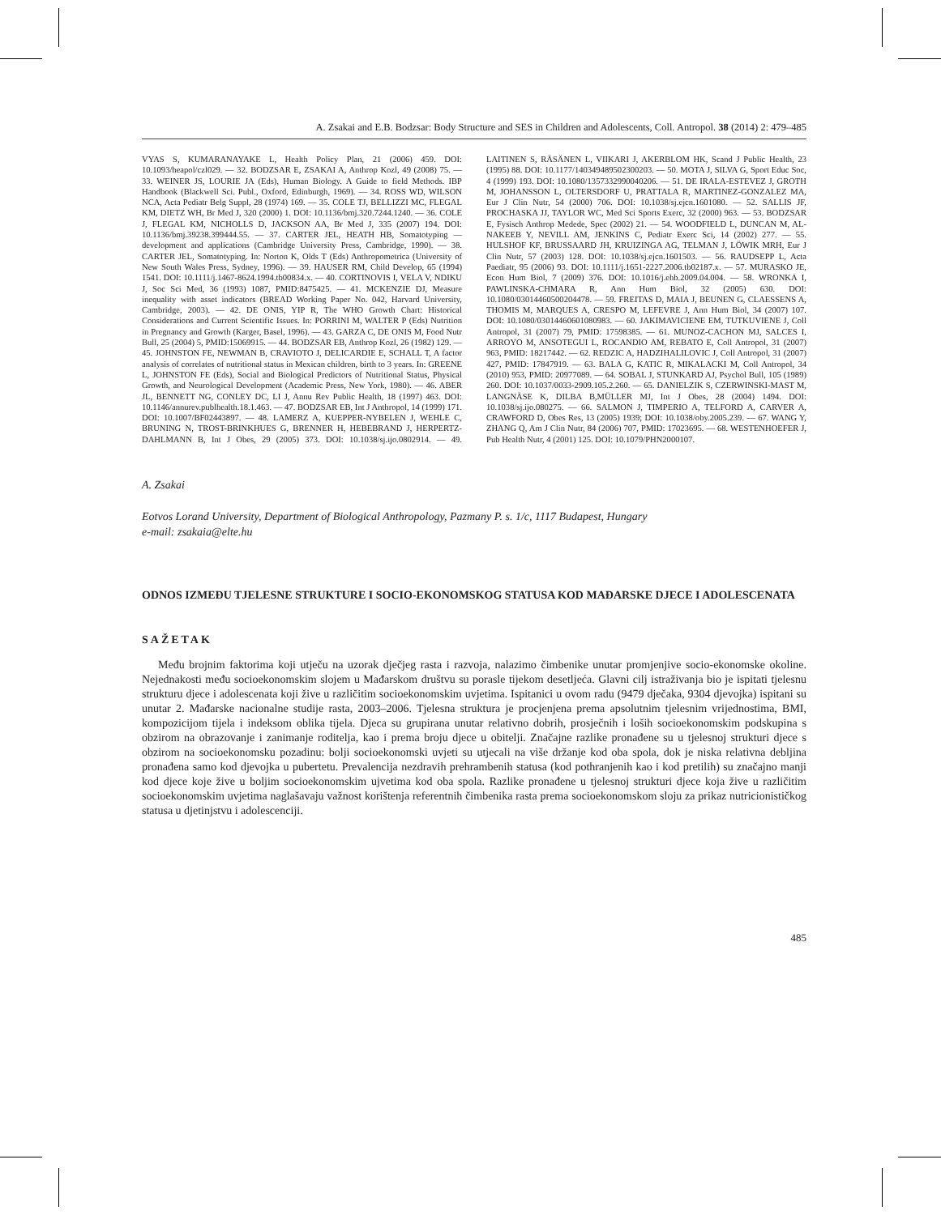A. Zsakai and E.B. Bodzsar: Body Structure and SES in Children and Adolescents, Coll. Antropol. 38 (2014) 2: 479–485
VYAS S, KUMARANAYAKE L, Health Policy Plan, 21 (2006) 459. DOI: 10.1093/heapol/czl029. — 32. BODZSAR E, ZSAKAI A, Anthrop Kozl, 49 (2008) 75. — 33. WEINER JS, LOURIE JA (Eds), Human Biology. A Guide to field Methods. IBP Handbook (Blackwell Sci. Publ., Oxford, Edinburgh, 1969). — 34. ROSS WD, WILSON NCA, Acta Pediatr Belg Suppl, 28 (1974) 169. — 35. COLE TJ, BELLIZZI MC, FLEGAL KM, DIETZ WH, Br Med J, 320 (2000) 1. DOI: 10.1136/bmj.320.7244.1240. — 36. COLE J, FLEGAL KM, NICHOLLS D, JACKSON AA, Br Med J, 335 (2007) 194. DOI: 10.1136/bmj.39238.399444.55. — 37. CARTER JEL, HEATH HB, Somatotyping — development and applications (Cambridge University Press, Cambridge, 1990). — 38. CARTER JEL, Somatotyping. In: Norton K, Olds T (Eds) Anthropometrica (University of New South Wales Press, Sydney, 1996). — 39. HAUSER RM, Child Develop, 65 (1994) 1541. DOI: 10.1111/j.1467-8624.1994.tb00834.x. — 40. CORTINOVIS I, VELA V, NDIKU J, Soc Sci Med, 36 (1993) 1087, PMID:8475425. — 41. MCKENZIE DJ, Measure inequality with asset indicators (BREAD Working Paper No. 042, Harvard University, Cambridge, 2003). — 42. DE ONIS, YIP R, The WHO Growth Chart: Historical Considerations and Current Scientific Issues. In: PORRINI M, WALTER P (Eds) Nutrition in Pregnancy and Growth (Karger, Basel, 1996). — 43. GARZA C, DE ONIS M, Food Nutr Bull, 25 (2004) 5, PMID:15069915. — 44. BODZSAR EB, Anthrop Kozl, 26 (1982) 129. — 45. JOHNSTON FE, NEWMAN B, CRAVIOTO J, DELICARDIE E, SCHALL T, A factor analysis of correlates of nutritional status in Mexican children, birth to 3 years. In: GREENE L, JOHNSTON FE (Eds), Social and Biological Predictors of Nutritional Status, Physical Growth, and Neurological Development (Academic Press, New York, 1980). — 46. ABER JL, BENNETT NG, CONLEY DC, LI J, Annu Rev Public Health, 18 (1997) 463. DOI: 10.1146/annurev.publhealth.18.1.463. — 47. BODZSAR EB, Int J Anthropol, 14 (1999) 171. DOI: 10.1007/BF02443897. — 48. LAMERZ A, KUEPPER-NYBELEN J, WEHLE C, BRUNING N, TROST-BRINKHUES G, BRENNER H, HEBEBRAND J, HERPERTZ-DAHLMANN B, Int J Obes, 29 (2005) 373. DOI: 10.1038/sj.ijo.0802914. — 49. LAITINEN S, RÄSÄNEN L, VIIKARI J, AKERBLOM HK, Scand J Public Health, 23 (1995) 88. DOI: 10.1177/140349489502300203. — 50. MOTA J, SILVA G, Sport Educ Soc, 4 (1999) 193. DOI: 10.1080/1357332990040206. — 51. DE IRALA-ESTEVEZ J, GROTH M, JOHANSSON L, OLTERSDORF U, PRATTALA R, MARTINEZ-GONZALEZ MA, Eur J Clin Nutr, 54 (2000) 706. DOI: 10.1038/sj.ejcn.1601080. — 52. SALLIS JF, PROCHASKA JJ, TAYLOR WC, Med Sci Sports Exerc, 32 (2000) 963. — 53. BODZSAR E, Fysisch Anthrop Medede, Spec (2002) 21. — 54. WOODFIELD L, DUNCAN M, AL-NAKEEB Y, NEVILL AM, JENKINS C, Pediatr Exerc Sci, 14 (2002) 277. — 55. HULSHOF KF, BRUSSAARD JH, KRUIZINGA AG, TELMAN J, LÖWIK MRH, Eur J Clin Nutr, 57 (2003) 128. DOI: 10.1038/sj.ejcn.1601503. — 56. RAUDSEPP L, Acta Paediatr, 95 (2006) 93. DOI: 10.1111/j.1651-2227.2006.tb02187.x. — 57. MURASKO JE, Econ Hum Biol, 7 (2009) 376. DOI: 10.1016/j.ehb.2009.04.004. — 58. WRONKA I, PAWLINSKA-CHMARA R, Ann Hum Biol, 32 (2005) 630. DOI: 10.1080/03014460500204478. — 59. FREITAS D, MAIA J, BEUNEN G, CLAESSENS A, THOMIS M, MARQUES A, CRESPO M, LEFEVRE J, Ann Hum Biol, 34 (2007) 107. DOI: 10.1080/03014460601080983. — 60. JAKIMAVICIENE EM, TUTKUVIENE J, Coll Antropol, 31 (2007) 79, PMID: 17598385. — 61. MUNOZ-CACHON MJ, SALCES I, ARROYO M, ANSOTEGUI L, ROCANDIO AM, REBATO E, Coll Antropol, 31 (2007) 963, PMID: 18217442. — 62. REDZIC A, HADZIHALILOVIC J, Coll Antropol, 31 (2007) 427, PMID: 17847919. — 63. BALA G, KATIC R, MIKALACKI M, Coll Antropol, 34 (2010) 953, PMID: 20977089. — 64. SOBAL J, STUNKARD AJ, Psychol Bull, 105 (1989) 260. DOI: 10.1037/0033-2909.105.2.260. — 65. DANIELZIK S, CZERWINSKI-MAST M, LANGNÄSE K, DILBA B,MÜLLER MJ, Int J Obes, 28 (2004) 1494. DOI: 10.1038/sj.ijo.080275. — 66. SALMON J, TIMPERIO A, TELFORD A, CARVER A, CRAWFORD D, Obes Res, 13 (2005) 1939; DOI: 10.1038/oby.2005.239. — 67. WANG Y, ZHANG Q, Am J Clin Nutr, 84 (2006) 707, PMID: 17023695. — 68. WESTENHOEFER J, Pub Health Nutr, 4 (2001) 125. DOI: 10.1079/PHN2000107.
A. Zsakai
Eotvos Lorand University, Department of Biological Anthropology, Pazmany P. s. 1/c, 1117 Budapest, Hungary
e-mail: zsakaia@elte.hu
ODNOS IZMEĐU TJELESNE STRUKTURE I SOCIO-EKONOMSKOG STATUSA KOD MAĐARSKE DJECE I ADOLESCENATA
SAŽETAK
Među brojnim faktorima koji utječu na uzorak dječjeg rasta i razvoja, nalazimo čimbenike unutar promjenjive socio-ekonomske okoline. Nejednakosti među socioekonomskim slojem u Mađarskom društvu su porasle tijekom desetljeća. Glavni cilj istraživanja bio je ispitati tjelesnu strukturu djece i adolescenata koji žive u različitim socioekonomskim uvjetima. Ispitanici u ovom radu (9479 dječaka, 9304 djevojka) ispitani su unutar 2. Mađarske nacionalne studije rasta, 2003–2006. Tjelesna struktura je procjenjena prema apsolutnim tjelesnim vrijednostima, BMI, kompozicijom tijela i indeksom oblika tijela. Djeca su grupirana unutar relativno dobrih, prosječnih i loših socioekonomskim podskupina s obzirom na obrazovanje i zanimanje roditelja, kao i prema broju djece u obitelji. Značajne razlike pronađene su u tjelesnoj strukturi djece s obzirom na socioekonomsku pozadinu: bolji socioekonomski uvjeti su utjecali na više držanje kod oba spola, dok je niska relativna debljina pronađena samo kod djevojka u pubertetu. Prevalencija nezdravih prehrambenih statusa (kod pothranjenih kao i kod pretilih) su značajno manji kod djece koje žive u boljim socioekonomskim ujvetima kod oba spola. Razlike pronađene u tjelesnoj strukturi djece koja žive u različitim socioekonomskim uvjetima naglašavaju važnost korištenja referentnih čimbenika rasta prema socioekonomskom sloju za prikaz nutricionističkog statusa u djetinjstvu i adolescenciji.
485